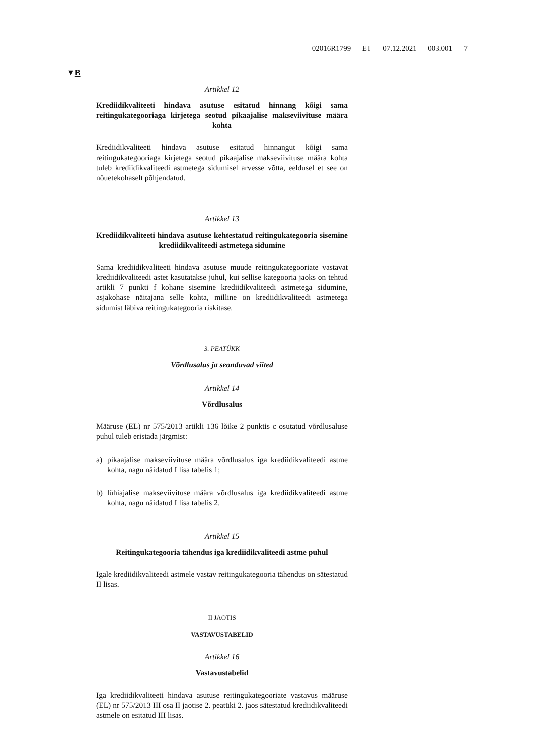02016R1799 — ET — 07.12.2021 — 003.001 — 7
▼B
Artikkel 12
Krediidikvaliteeti hindava asutuse esitatud hinnang kõigi sama reitingukategooriaga kirjetega seotud pikaajalise makseviivituse määra kohta
Krediidikvaliteeti hindava asutuse esitatud hinnangut kõigi sama reitingukategooriaga kirjetega seotud pikaajalise makseviivituse määra kohta tuleb krediidikvaliteedi astmetega sidumisel arvesse võtta, eeldusel et see on nõuetekohaselt põhjendatud.
Artikkel 13
Krediidikvaliteeti hindava asutuse kehtestatud reitingukategooria sisemine krediidikvaliteedi astmetega sidumine
Sama krediidikvaliteeti hindava asutuse muude reitingukategooriate vastavat krediidikvaliteedi astet kasutatakse juhul, kui sellise kategooria jaoks on tehtud artikli 7 punkti f kohane sisemine krediidikvaliteedi astmetega sidumine, asjakohase näitajana selle kohta, milline on krediidikvaliteedi astmetega sidumist läbiva reitingukategooria riskitase.
3. PEATÜKK
Võrdlusalus ja seonduvad viited
Artikkel 14
Võrdlusalus
Määruse (EL) nr 575/2013 artikli 136 lõike 2 punktis c osutatud võrdlusaluse puhul tuleb eristada järgmist:
a) pikaajalise makseviivituse määra võrdlusalus iga krediidikvaliteedi astme kohta, nagu näidatud I lisa tabelis 1;
b) lühiajalise makseviivituse määra võrdlusalus iga krediidikvaliteedi astme kohta, nagu näidatud I lisa tabelis 2.
Artikkel 15
Reitingukategooria tähendus iga krediidikvaliteedi astme puhul
Igale krediidikvaliteedi astmele vastav reitingukategooria tähendus on sätestatud II lisas.
II JAOTIS
VASTAVUSTABELID
Artikkel 16
Vastavustabelid
Iga krediidikvaliteeti hindava asutuse reitingukategooriate vastavus määruse (EL) nr 575/2013 III osa II jaotise 2. peatüki 2. jaos sätestatud krediidikvaliteedi astmele on esitatud III lisas.